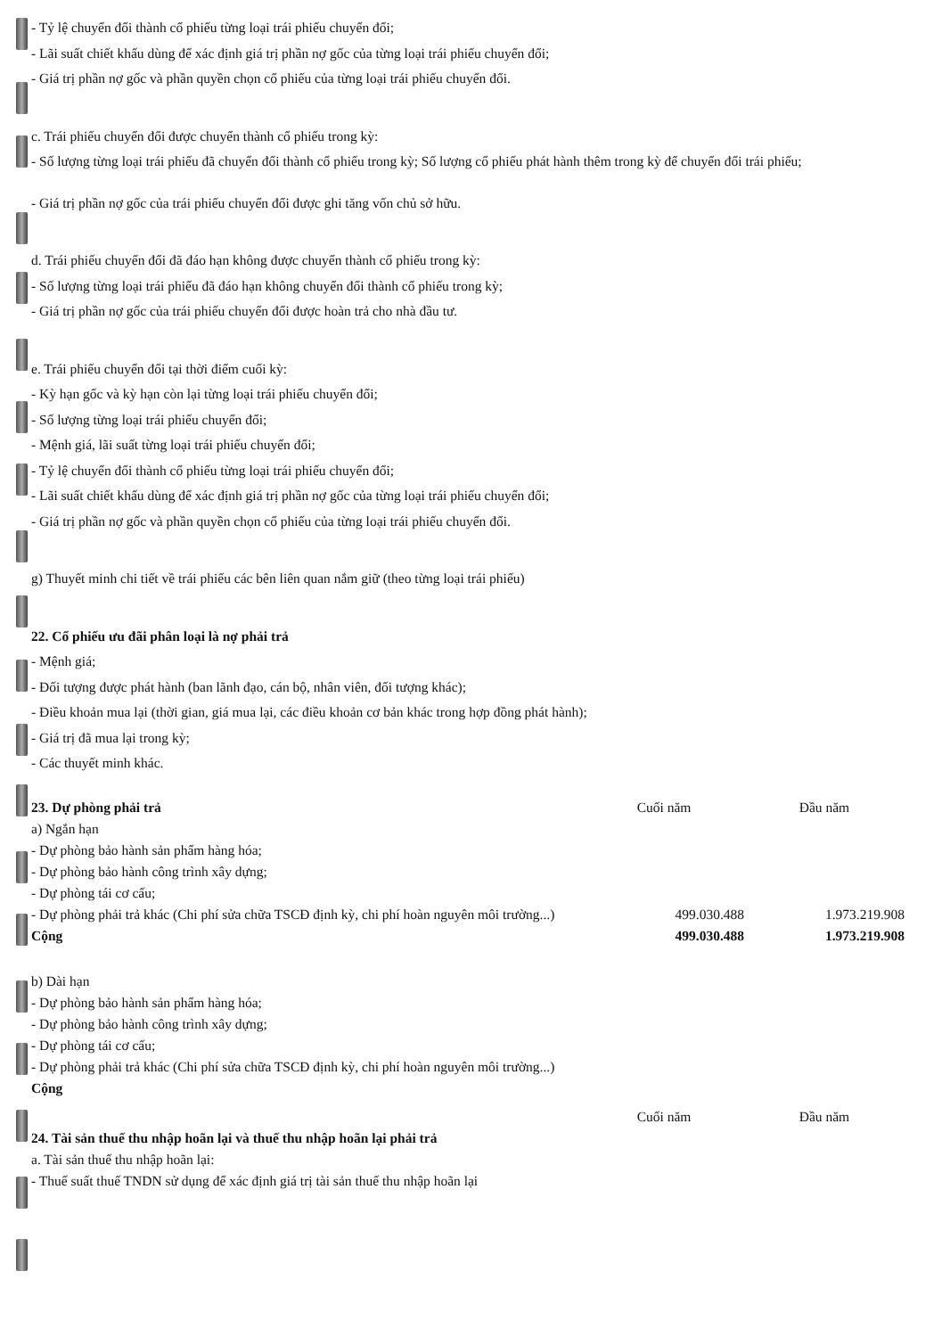- Tỷ lệ chuyển đổi thành cổ phiếu từng loại trái phiếu chuyển đổi;
- Lãi suất chiết khấu dùng để xác định giá trị phần nợ gốc của từng loại trái phiếu chuyển đổi;
- Giá trị phần nợ gốc và phần quyền chọn cổ phiếu của từng loại trái phiếu chuyển đổi.
c. Trái phiếu chuyển đổi được chuyển thành cổ phiếu trong kỳ:
- Số lượng từng loại trái phiếu đã chuyển đổi thành cổ phiếu trong kỳ; Số lượng cổ phiếu phát hành thêm trong kỳ để chuyển đổi trái phiếu;
- Giá trị phần nợ gốc của trái phiếu chuyển đổi được ghi tăng vốn chủ sở hữu.
d. Trái phiếu chuyển đổi đã đáo hạn không được chuyển thành cổ phiếu trong kỳ:
- Số lượng từng loại trái phiếu đã đáo hạn không chuyển đổi thành cổ phiếu trong kỳ;
- Giá trị phần nợ gốc của trái phiếu chuyển đổi được hoàn trả cho nhà đầu tư.
e. Trái phiếu chuyển đổi tại thời điểm cuối kỳ:
- Kỳ hạn gốc và kỳ hạn còn lại từng loại trái phiếu chuyển đổi;
- Số lượng từng loại trái phiếu chuyển đổi;
- Mệnh giá, lãi suất từng loại trái phiếu chuyển đổi;
- Tỷ lệ chuyển đổi thành cổ phiếu từng loại trái phiếu chuyển đổi;
- Lãi suất chiết khấu dùng để xác định giá trị phần nợ gốc của từng loại trái phiếu chuyển đổi;
- Giá trị phần nợ gốc và phần quyền chọn cổ phiếu của từng loại trái phiếu chuyển đổi.
g) Thuyết minh chi tiết về trái phiếu các bên liên quan nắm giữ (theo từng loại trái phiếu)
22. Cổ phiếu ưu đãi phân loại là nợ phải trả
- Mệnh giá;
- Đối tượng được phát hành (ban lãnh đạo, cán bộ, nhân viên, đối tượng khác);
- Điều khoản mua lại (thời gian, giá mua lại, các điều khoản cơ bản khác trong hợp đồng phát hành);
- Giá trị đã mua lại trong kỳ;
- Các thuyết minh khác.
| 23. Dự phòng phải trả | Cuối năm | Đầu năm |
| --- | --- | --- |
| a) Ngắn hạn | | |
| - Dự phòng bảo hành sản phẩm hàng hóa; | | |
| - Dự phòng bảo hành công trình xây dựng; | | |
| - Dự phòng tái cơ cấu; | | |
| - Dự phòng phải trả khác (Chi phí sửa chữa TSCĐ định kỳ, chi phí hoàn nguyên môi trường...) | 499.030.488 | 1.973.219.908 |
| Cộng | 499.030.488 | 1.973.219.908 |
| b) Dài hạn | | |
| - Dự phòng bảo hành sản phẩm hàng hóa; | | |
| - Dự phòng bảo hành công trình xây dựng; | | |
| - Dự phòng tái cơ cấu; | | |
| - Dự phòng phải trả khác (Chi phí sửa chữa TSCĐ định kỳ, chi phí hoàn nguyên môi trường...) | | |
| Cộng | | |
| | Cuối năm | Đầu năm |
| --- | --- | --- |
| 24. Tài sản thuế thu nhập hoãn lại và thuế thu nhập hoãn lại phải trả | | |
| a. Tài sản thuế thu nhập hoãn lại: | | |
| - Thuế suất thuế TNDN sử dụng để xác định giá trị tài sản thuế thu nhập hoãn lại | | |